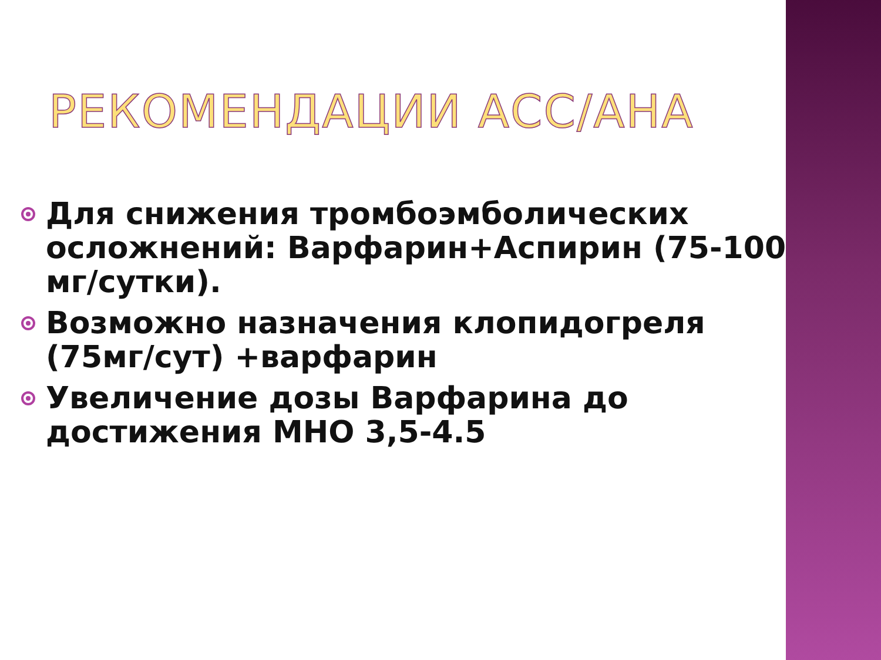РЕКОМЕНДАЦИИ АСС/АНА
Для снижения тромбоэмболических осложнений: Варфарин+Аспирин (75-100 мг/сутки).
Возможно назначения клопидогреля (75мг/сут) +варфарин
Увеличение дозы Варфарина до достижения МНО 3,5-4.5